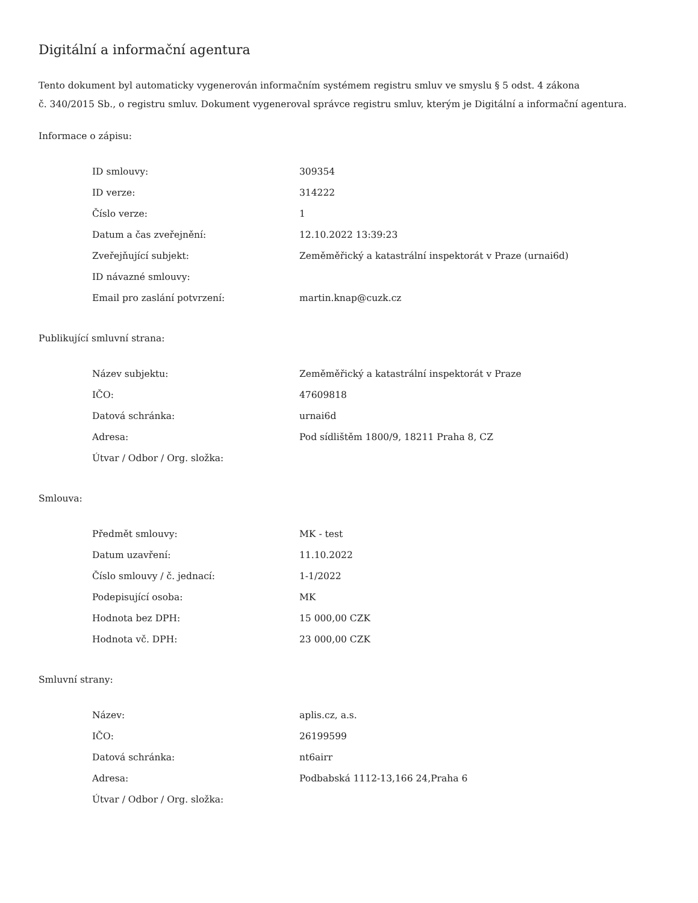Digitální a informační agentura
Tento dokument byl automaticky vygenerován informačním systémem registru smluv ve smyslu § 5 odst. 4 zákona
č. 340/2015 Sb., o registru smluv. Dokument vygeneroval správce registru smluv, kterým je Digitální a informační agentura.
Informace o zápisu:
| ID smlouvy: | 309354 |
| ID verze: | 314222 |
| Číslo verze: | 1 |
| Datum a čas zveřejnění: | 12.10.2022 13:39:23 |
| Zveřejňující subjekt: | Zeměměřický a katastrální inspektorát v Praze (urnai6d) |
| ID návazné smlouvy: | |
| Email pro zaslání potvrzení: | martin.knap@cuzk.cz |
Publikující smluvní strana:
| Název subjektu: | Zeměměřický a katastrální inspektorát v Praze |
| IČO: | 47609818 |
| Datová schránka: | urnai6d |
| Adresa: | Pod sídlištěm 1800/9, 18211 Praha 8, CZ |
| Útvar / Odbor / Org. složka: | |
Smlouva:
| Předmět smlouvy: | MK - test |
| Datum uzavření: | 11.10.2022 |
| Číslo smlouvy / č. jednací: | 1-1/2022 |
| Podepisující osoba: | MK |
| Hodnota bez DPH: | 15 000,00 CZK |
| Hodnota vč. DPH: | 23 000,00 CZK |
Smluvní strany:
| Název: | aplis.cz, a.s. |
| IČO: | 26199599 |
| Datová schránka: | nt6airr |
| Adresa: | Podbabská 1112-13,166 24,Praha 6 |
| Útvar / Odbor / Org. složka: | |